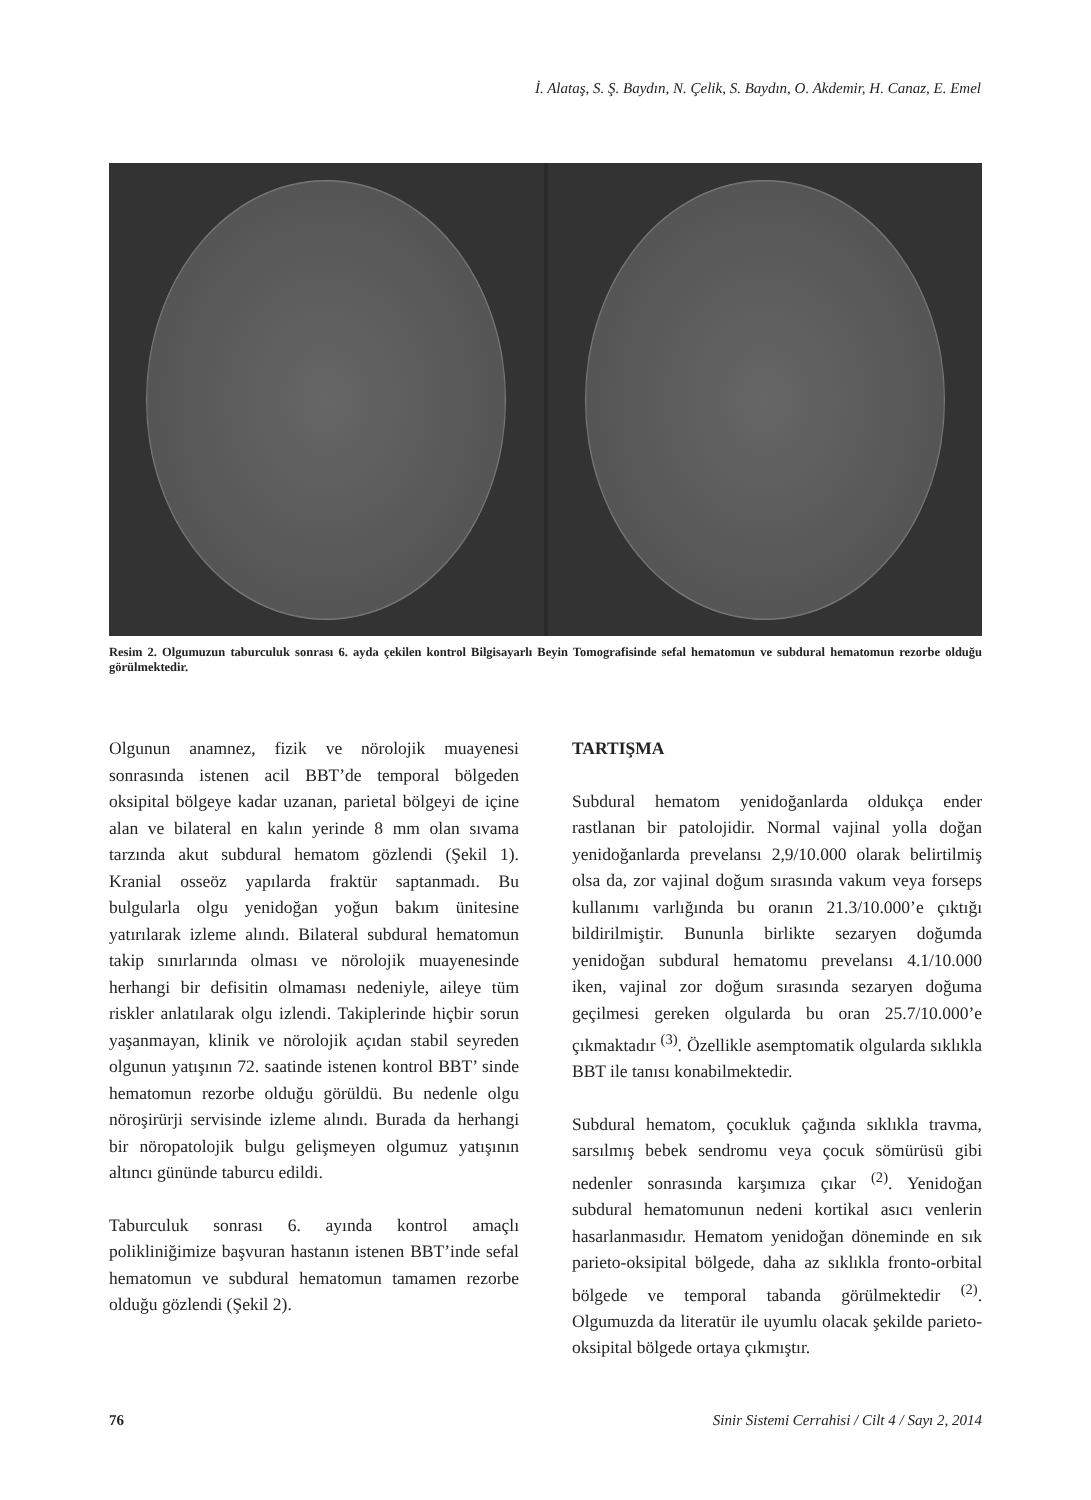İ. Alataş, S. Ş. Baydın, N. Çelik, S. Baydın, O. Akdemir, H. Canaz, E. Emel
Resim 2. Olgumuzun taburculuk sonrası 6. ayda çekilen kontrol Bilgisayarlı Beyin Tomografisinde sefal hematomun ve subdural hematomun rezorbe olduğu görülmektedir.
Olgunun anamnez, fizik ve nörolojik muayenesi sonrasında istenen acil BBT’de temporal bölgeden oksipital bölgeye kadar uzanan, parietal bölgeyi de içine alan ve bilateral en kalın yerinde 8 mm olan sıvama tarzında akut subdural hematom gözlendi (Şekil 1). Kranial osseöz yapılarda fraktür saptanmadı. Bu bulgularla olgu yenidoğan yoğun bakım ünitesine yatırılarak izleme alındı. Bilateral subdural hematomun takip sınırlarında olması ve nörolojik muayenesinde herhangi bir defisitin olmaması nedeniyle, aileye tüm riskler anlatılarak olgu izlendi. Takiplerinde hiçbir sorun yaşanmayan, klinik ve nörolojik açıdan stabil seyreden olgunun yatışının 72. saatinde istenen kontrol BBT’ sinde hematomun rezorbe olduğu görüldü. Bu nedenle olgu nöroşirürji servisinde izleme alındı. Burada da herhangi bir nöropatolojik bulgu gelişmeyen olgumuz yatışının altıncı gününde taburcu edildi.
Taburculuk sonrası 6. ayında kontrol amaçlı polikliniğimize başvuran hastanın istenen BBT’inde sefal hematomun ve subdural hematomun tamamen rezorbe olduğu gözlendi (Şekil 2).
TARTIŞMA
Subdural hematom yenidoğanlarda oldukça ender rastlanan bir patolojidir. Normal vajinal yolla doğan yenidoğanlarda prevelansı 2,9/10.000 olarak belirtilmiş olsa da, zor vajinal doğum sırasında vakum veya forseps kullanımı varlığında bu oranın 21.3/10.000’e çıktığı bildirilmiştir. Bununla birlikte sezaryen doğumda yenidoğan subdural hematomu prevelansı 4.1/10.000 iken, vajinal zor doğum sırasında sezaryen doğuma geçilmesi gereken olgularda bu oran 25.7/10.000’e çıkmaktadır <sup>(3)</sup>. Özellikle asemptomatik olgularda sıklıkla BBT ile tanısı konabilmektedir.
Subdural hematom, çocukluk çağında sıklıkla travma, sarsılmış bebek sendromu veya çocuk sömürüsü gibi nedenler sonrasında karşımıza çıkar <sup>(2)</sup>. Yenidoğan subdural hematomunun nedeni kortikal asıcı venlerin hasarlanmasıdır. Hematom yenidoğan döneminde en sık parieto-oksipital bölgede, daha az sıklıkla fronto-orbital bölgede ve temporal tabanda görülmektedir <sup>(2)</sup>. Olgumuzda da literatür ile uyumlu olacak şekilde parieto-oksipital bölgede ortaya çıkmıştır.
76 Sinir Sistemi Cerrahisi / Cilt 4 / Sayı 2, 2014